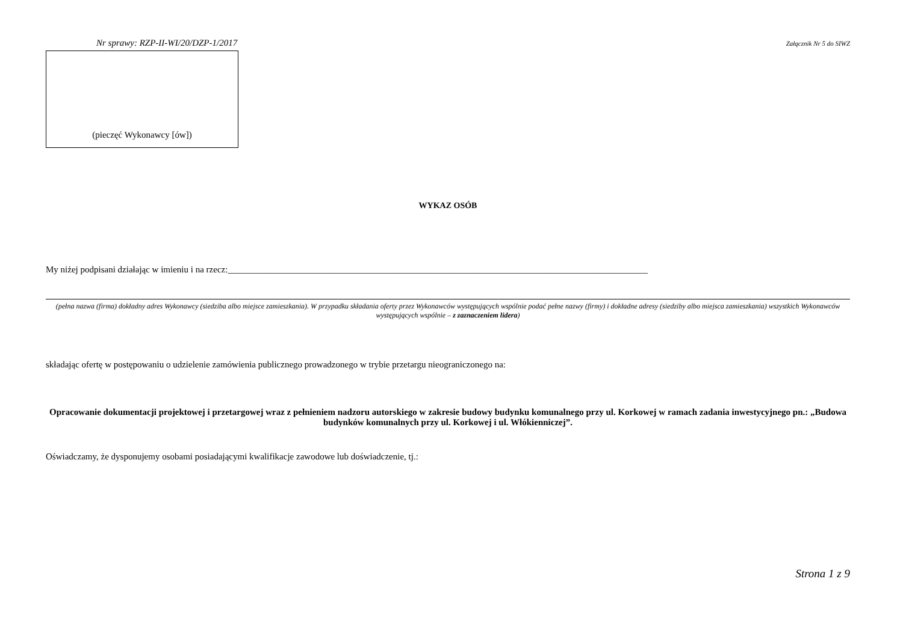Nr sprawy: RZP-II-WI/20/DZP-1/2017 Załącznik Nr 5 do SIWZ
(pieczęć Wykonawcy [ów])
WYKAZ OSÓB
My niżej podpisani działając w imieniu i na rzecz:_____________________________________________________________________________________________
(pełna nazwa (firma) dokładny adres Wykonawcy (siedziba albo miejsce zamieszkania). W przypadku składania oferty przez Wykonawców występujących wspólnie podać pełne nazwy (firmy) i dokładne adresy (siedziby albo miejsca zamieszkania) wszystkich Wykonawców występujących wspólnie – z zaznaczeniem lidera)
składając ofertę w postępowaniu o udzielenie zamówienia publicznego prowadzonego w trybie przetargu nieograniczonego na:
Opracowanie dokumentacji projektowej i przetargowej wraz z pełnieniem nadzoru autorskiego w zakresie budowy budynku komunalnego przy ul. Korkowej w ramach zadania inwestycyjnego pn.: „Budowa budynków komunalnych przy ul. Korkowej i ul. Włókienniczej”.
Oświadczamy, że dysponujemy osobami posiadającymi kwalifikacje zawodowe lub doświadczenie, tj.:
Strona 1 z 9